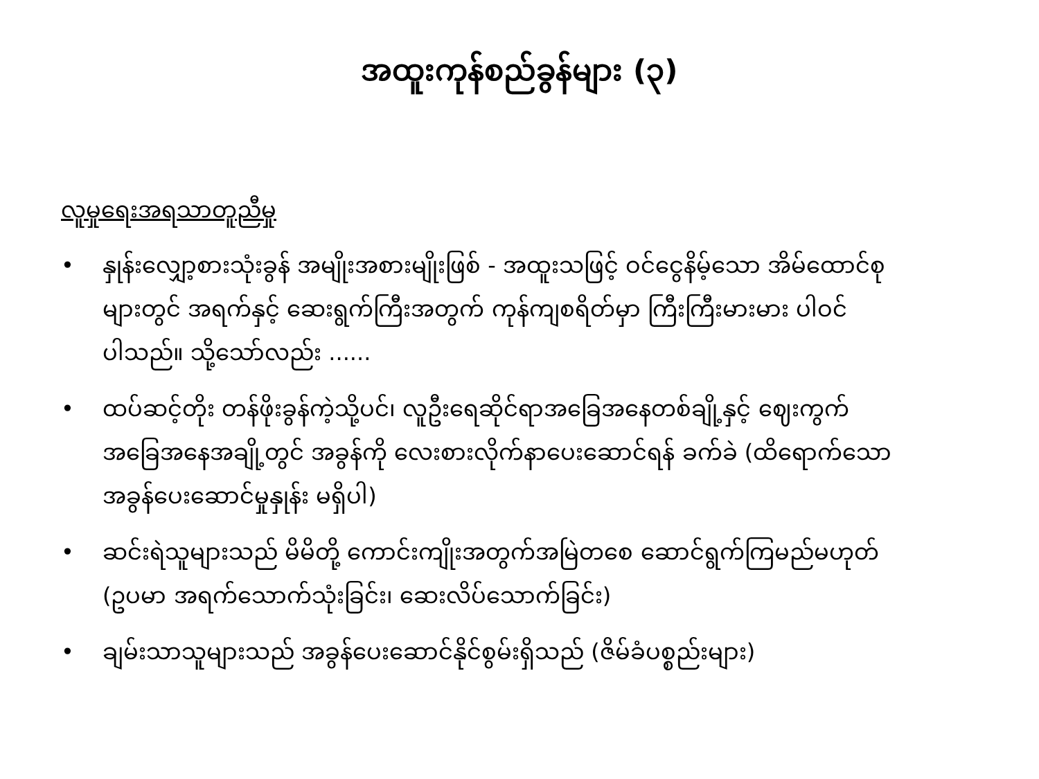အထူးကုန်စည်ခွန်များ (၃)
လူမှုရေးအရသာတူညီမှု
• နှုန်းလျှော့စားသုံးခွန် အမျိုးအစားမျိုးဖြစ် - အထူးသဖြင့် ဝင်ငွေနိမ့်သော အိမ်ထောင်စုများတွင် အရက်နှင့် ဆေးရွက်ကြီးအတွက် ကုန်ကျစရိတ်မှာ ကြီးကြီးမားမား ပါဝင်ပါသည်။ သို့သော်လည်း ......
• ထပ်ဆင့်တိုး တန်ဖိုးခွန်ကဲ့သို့ပင်၊ လူဦးရေဆိုင်ရာအခြေအနေတစ်ချို့နှင့် ဈေးကွက်အခြေအနေအချို့တွင် အခွန်ကို လေးစားလိုက်နာပေးဆောင်ရန် ခက်ခဲ (ထိရောက်သော အခွန်ပေးဆောင်မှုနှုန်း မရှိပါ)
• ဆင်းရဲသူများသည် မိမိတို့ ကောင်းကျိုးအတွက်အမြဲတစေ ဆောင်ရွက်ကြမည်မဟုတ် (ဥပမာ အရက်သောက်သုံးခြင်း၊ ဆေးလိပ်သောက်ခြင်း)
• ချမ်းသာသူများသည် အခွန်ပေးဆောင်နိုင်စွမ်းရှိသည် (ဇိမ်ခံပစ္စည်းများ)